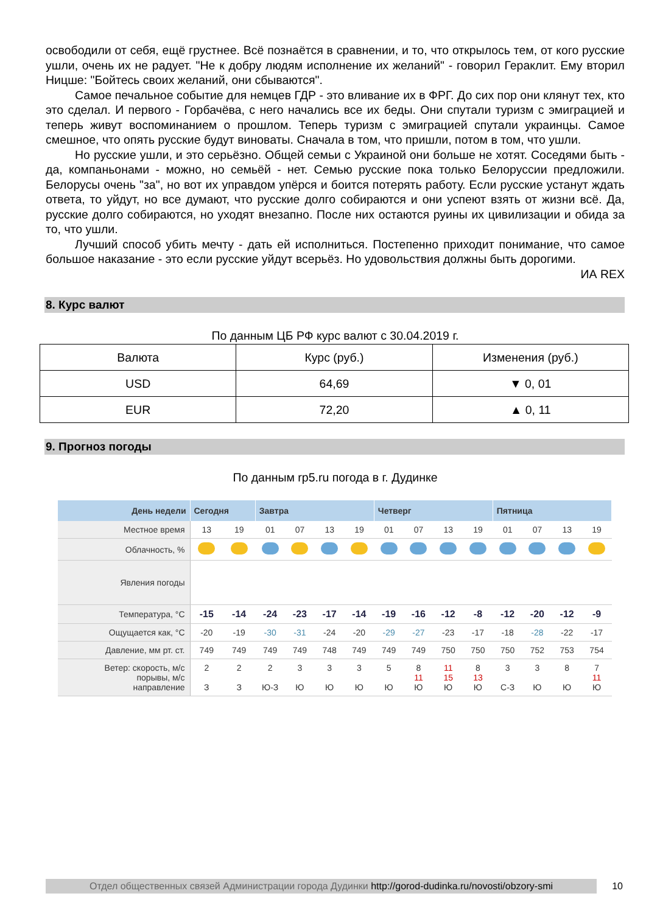освободили от себя, ещё грустнее. Всё познаётся в сравнении, и то, что открылось тем, от кого русские ушли, очень их не радует. "Не к добру людям исполнение их желаний" - говорил Гераклит. Ему вторил Ницше: "Бойтесь своих желаний, они сбываются".
Самое печальное событие для немцев ГДР - это вливание их в ФРГ. До сих пор они клянут тех, кто это сделал. И первого - Горбачёва, с него начались все их беды. Они спутали туризм с эмиграцией и теперь живут воспоминанием о прошлом. Теперь туризм с эмиграцией спутали украинцы. Самое смешное, что опять русские будут виноваты. Сначала в том, что пришли, потом в том, что ушли.
Но русские ушли, и это серьёзно. Общей семьи с Украиной они больше не хотят. Соседями быть - да, компаньонами - можно, но семьёй - нет. Семью русские пока только Белоруссии предложили. Белорусы очень "за", но вот их управдом упёрся и боится потерять работу. Если русские устанут ждать ответа, то уйдут, но все думают, что русские долго собираются и они успеют взять от жизни всё. Да, русские долго собираются, но уходят внезапно. После них остаются руины их цивилизации и обида за то, что ушли.
Лучший способ убить мечту - дать ей исполниться. Постепенно приходит понимание, что самое большое наказание - это если русские уйдут всерьёз. Но удовольствия должны быть дорогими.
ИА REX
8. Курс валют
По данным ЦБ РФ курс валют с 30.04.2019 г.
| Валюта | Курс (руб.) | Изменения (руб.) |
| USD | 64,69 | ▼ 0, 01 |
| EUR | 72,20 | ▲ 0, 11 |
9. Прогноз погоды
По данным rp5.ru погода в г. Дудинке
| День недели | Сегодня | | Завтра | | | | Четверг | | | | Пятница | | | |
| --- | --- | --- | --- | --- | --- | --- | --- | --- | --- | --- | --- | --- | --- | --- |
| Местное время | 13 | 19 | 01 | 07 | 13 | 19 | 01 | 07 | 13 | 19 | 01 | 07 | 13 | 19 |
| Облачность, % | | | | | | | | | | | | | | |
| Явления погоды | | | | | | | | | | | | | | |
| Температура, °C | -15 | -14 | -24 | -23 | -17 | -14 | -19 | -16 | -12 | -8 | -12 | -20 | -12 | -9 |
| Ощущается как, °C | -20 | -19 | -30 | -31 | -24 | -20 | -29 | -27 | -23 | -17 | -18 | -28 | -22 | -17 |
| Давление, мм рт. ст. | 749 | 749 | 749 | 749 | 748 | 749 | 749 | 749 | 750 | 750 | 750 | 752 | 753 | 754 |
| Ветер: скорость, м/с порывы, м/с направление | 2 З | 2 З | 2 Ю-З | 3 Ю | 3 Ю | 3 Ю | 5 Ю | 8 11 Ю | 11 15 Ю | 8 13 Ю | 3 С-З | 3 Ю | 8 Ю | 7 11 Ю |
Отдел общественных связей Администрации города Дудинки http://gorod-dudinka.ru/novosti/obzory-smi
10